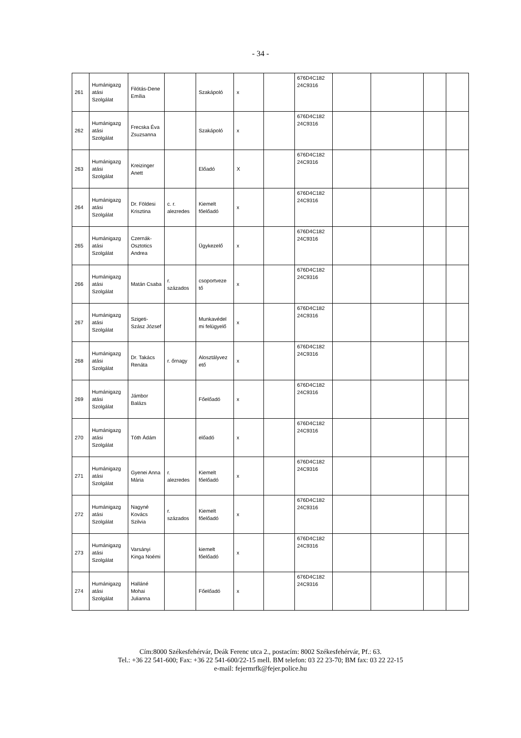- 34 -
| 261 | Humánigazg atási Szolgálat | Filótás-Dene Emília | | Szakápoló | x | | 676D4C182 24C9316 | | | | |
| 262 | Humánigazg atási Szolgálat | Frecska Éva Zsuzsanna | | Szakápoló | x | | 676D4C182 24C9316 | | | | |
| 263 | Humánigazg atási Szolgálat | Kreizinger Anett | | Előadó | X | | 676D4C182 24C9316 | | | | |
| 264 | Humánigazg atási Szolgálat | Dr. Földesi Krisztina | c. r. alezredes | Kiemelt főelőadó | x | | 676D4C182 24C9316 | | | | |
| 265 | Humánigazg atási Szolgálat | Czernák-Osztotics Andrea | | Ügykezelő | x | | 676D4C182 24C9316 | | | | |
| 266 | Humánigazg atási Szolgálat | Matán Csaba | r. százados | csoportveze tő | x | | 676D4C182 24C9316 | | | | |
| 267 | Humánigazg atási Szolgálat | Szigeti-Szász József | | Munkavédel mi felügyelő | x | | 676D4C182 24C9316 | | | | |
| 268 | Humánigazg atási Szolgálat | Dr. Takács Renáta | r. őrnagy | Alosztályvez ető | x | | 676D4C182 24C9316 | | | | |
| 269 | Humánigazg atási Szolgálat | Jámbor Balázs | | Főelőadó | x | | 676D4C182 24C9316 | | | | |
| 270 | Humánigazg atási Szolgálat | Tóth Ádám | | előadó | x | | 676D4C182 24C9316 | | | | |
| 271 | Humánigazg atási Szolgálat | Gyenei Anna Mária | r. alezredes | Kiemelt főelőadó | x | | 676D4C182 24C9316 | | | | |
| 272 | Humánigazg atási Szolgálat | Nagyné Kovács Szilvia | r. százados | Kiemelt főelőadó | x | | 676D4C182 24C9316 | | | | |
| 273 | Humánigazg atási Szolgálat | Varsányi Kinga Noémi | | kiemelt főelőadó | x | | 676D4C182 24C9316 | | | | |
| 274 | Humánigazg atási Szolgálat | Halláné Mohai Julianna | | Főelőadó | x | | 676D4C182 24C9316 | | | | |
Cím:8000 Székesfehérvár, Deák Ferenc utca 2., postacím: 8002 Székesfehérvár, Pf.: 63.
Tel.: +36 22 541-600; Fax: +36 22 541-600/22-15 mell. BM telefon: 03 22 23-70; BM fax: 03 22 22-15
e-mail: fejermrfk@fejer.police.hu